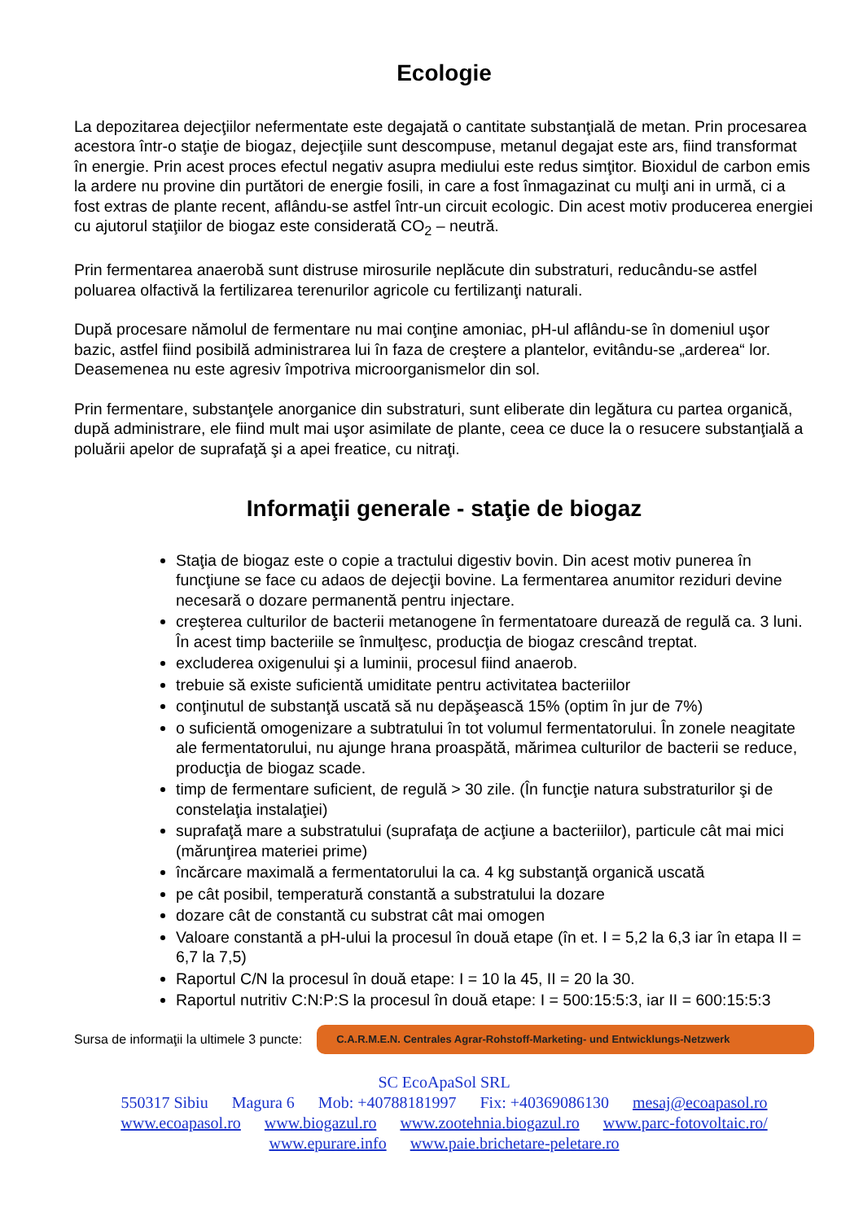Ecologie
La depozitarea dejecţiilor nefermentate este degajată o cantitate substanţială de metan. Prin procesarea acestora într-o staţie de biogaz, dejecţiile sunt descompuse, metanul degajat este ars, fiind transformat în energie. Prin acest proces efectul negativ asupra mediului este redus simţitor. Bioxidul de carbon emis la ardere nu provine din purtători de energie fosili, in care a fost înmagazinat cu mulţi ani in urmă, ci a fost extras de plante recent, aflându-se astfel într-un circuit ecologic. Din acest motiv producerea energiei cu ajutorul staţiilor de biogaz este considerată CO<sub>2</sub> – neutră.
Prin fermentarea anaerobă sunt distruse mirosurile neplăcute din substraturi, reducându-se astfel poluarea olfactivă la fertilizarea terenurilor agricole cu fertilizanţi naturali.
După procesare nămolul de fermentare nu mai conţine amoniac, pH-ul aflându-se în domeniul uşor bazic, astfel fiind posibilă administrarea lui în faza de creştere a plantelor, evitându-se „arderea“ lor. Deasemenea nu este agresiv împotriva microorganismelor din sol.
Prin fermentare, substanţele anorganice din substraturi, sunt eliberate din legătura cu partea organică, după administrare, ele fiind mult mai uşor asimilate de plante, ceea ce duce la o resucere substanţială a poluării apelor de suprafaţă şi a apei freatice, cu nitraţi.
Informaţii generale - staţie de biogaz
Staţia de biogaz este o copie a tractului digestiv bovin. Din acest motiv punerea în funcţiune se face cu adaos de dejecţii bovine. La fermentarea anumitor reziduri devine necesară o dozare permanentă pentru injectare.
creşterea culturilor de bacterii metanogene în fermentatoare durează de regulă ca. 3 luni. În acest timp bacteriile se înmulţesc, producţia de biogaz crescând treptat.
excluderea oxigenului şi a luminii, procesul fiind anaerob.
trebuie să existe suficientă umiditate pentru activitatea bacteriilor
conţinutul de substanţă uscată să nu depăşească 15% (optim în jur de 7%)
o suficientă omogenizare a subtratului în tot volumul fermentatorului. În zonele neagitate ale fermentatorului, nu ajunge hrana proaspătă, mărimea culturilor de bacterii se reduce, producţia de biogaz scade.
timp de fermentare suficient, de regulă > 30 zile. (În funcţie natura substraturilor şi de constelaţia instalaţiei)
suprafaţă mare a substratului (suprafaţa de acţiune a bacteriilor), particule cât mai mici (mărunţirea materiei prime)
încărcare maximală a fermentatorului la ca. 4 kg substanţă organică uscată
pe cât posibil, temperatură constantă a substratului la dozare
dozare cât de constantă cu substrat cât mai omogen
Valoare constantă a pH-ului la procesul în două etape (în et. I = 5,2 la 6,3 iar în etapa II = 6,7 la 7,5)
Raportul C/N la procesul în două etape: I = 10 la 45, II = 20 la 30.
Raportul nutritiv C:N:P:S la procesul în două etape: I = 500:15:5:3, iar II = 600:15:5:3
Sursa de informaţii la ultimele 3 puncte: C.A.R.M.E.N. Centrales Agrar-Rohstoff-Marketing- und Entwicklungs-Netzwerk
SC EcoApaSol SRL
550317 Sibiu Magura 6 Mob: +40788181997 Fix: +40369086130 mesaj@ecoapasol.ro
www.ecoapasol.ro www.biogazul.ro www.zootehnia.biogazul.ro www.parc-fotovoltaic.ro/
www.epurare.info www.paie.brichetare-peletare.ro